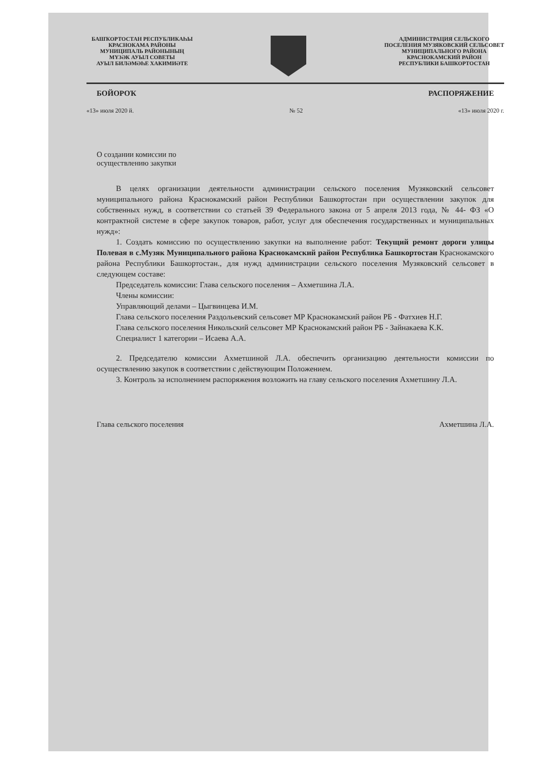БАШҠОРТОСТАН РЕСПУБЛИКАҺЫ
КРАСНОКАМА РАЙОНЫ
МУНИЦИПАЛЬ РАЙОНЫНЫҢ
МҮЗӘК АУЫЛ СОВЕТЫ
АУЫЛ БИЛӘМӘҺЕ ХАКИМИӘТЕ
АДМИНИСТРАЦИЯ СЕЛЬСКОГО
ПОСЕЛЕНИЯ МУЗЯКОВСКИЙ СЕЛЬСОВЕТ
МУНИЦИПАЛЬНОГО РАЙОНА
КРАСНОКАМСКИЙ РАЙОН
РЕСПУБЛИКИ БАШКОРТОСТАН
БОЙОРОҠ РАСПОРЯЖЕНИЕ
«13» июля 2020 й. № 52 «13» июля 2020 г.
О создании комиссии по
осуществлению закупки
В целях организации деятельности администрации сельского поселения Музяковский сельсовет муниципального района Краснокамский район Республики Башкортостан при осуществлении закупок для собственных нужд, в соответствии со статьей 39 Федерального закона от 5 апреля 2013 года, № 44- ФЗ «О контрактной системе в сфере закупок товаров, работ, услуг для обеспечения государственных и муниципальных нужд»:
1. Создать комиссию по осуществлению закупки на выполнение работ: Текущий ремонт дороги улицы Полевая в с.Музяк Муниципального района Краснокамский район Республика Башкортостан Краснокамского района Республики Башкортостан., для нужд администрации сельского поселения Музяковский сельсовет в следующем составе:
Председатель комиссии: Глава сельского поселения – Ахметшина Л.А.
Члены комиссии:
Управляющий делами – Цыгвинцева И.М.
Глава сельского поселения Раздольевский сельсовет МР Краснокамский район РБ - Фатхиев Н.Г.
Глава сельского поселения Никольский сельсовет МР Краснокамский район РБ - Зайнакаева К.К.
Специалист 1 категории – Исаева А.А.
2. Председателю комиссии Ахметшиной Л.А. обеспечить организацию деятельности комиссии по осуществлению закупок в соответствии с действующим Положением.
3. Контроль за исполнением распоряжения возложить на главу сельского поселения Ахметшину Л.А.
Глава сельского поселения Ахметшина Л.А.